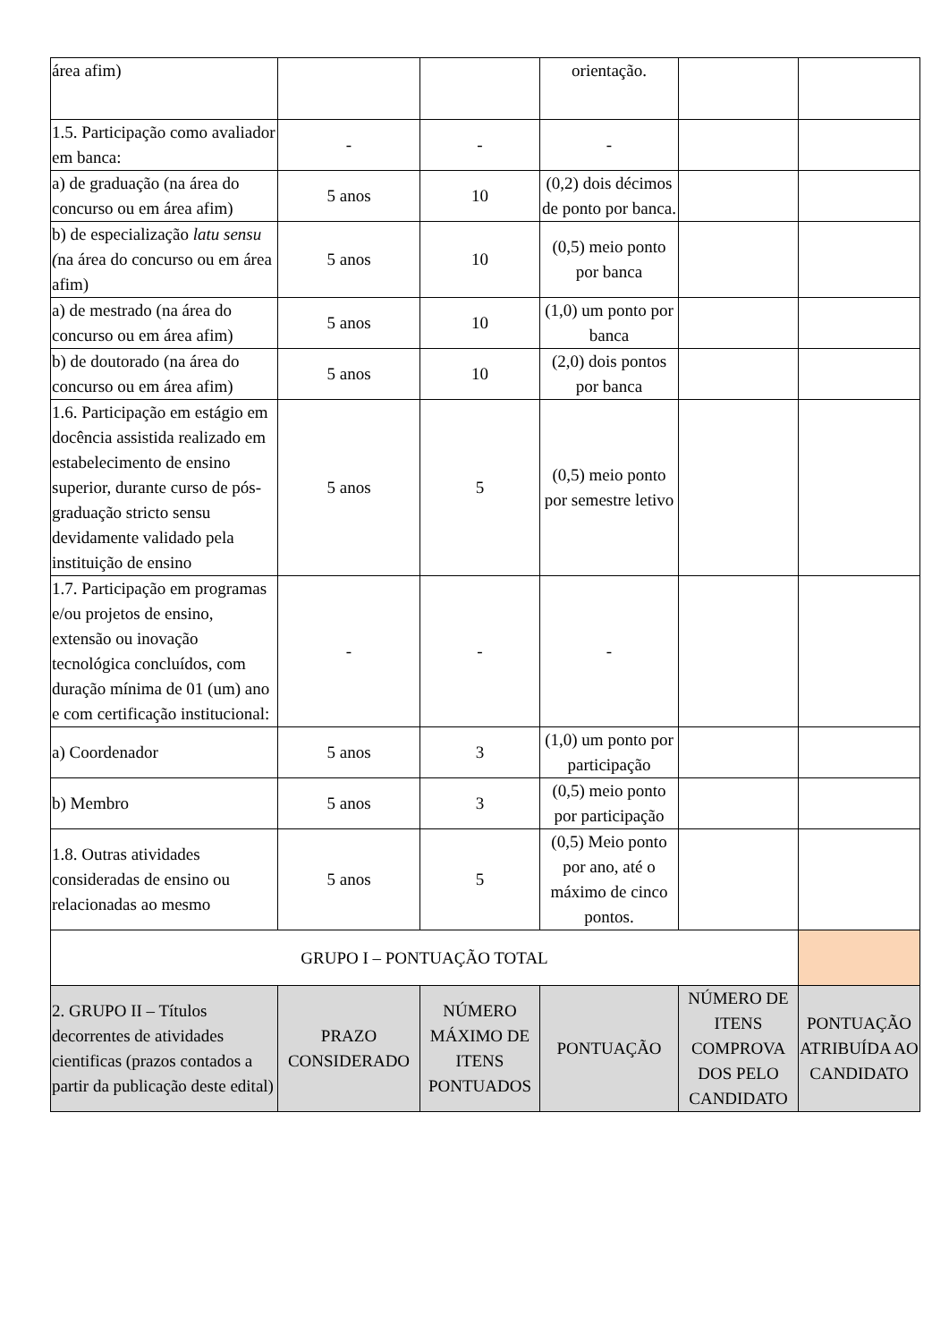| área afim) | | | orientação. | | |
| 1.5. Participação como avaliador em banca: | - | - | - | | |
| a) de graduação (na área do concurso ou em área afim) | 5 anos | 10 | (0,2) dois décimos de ponto por banca. | | |
| b) de especialização latu sensu ( na área do concurso ou em área afim) | 5 anos | 10 | (0,5) meio ponto por banca | | |
| a) de mestrado (na área do concurso ou em área afim) | 5 anos | 10 | (1,0) um ponto por banca | | |
| b) de doutorado (na área do concurso ou em área afim) | 5 anos | 10 | (2,0) dois pontos por banca | | |
| 1.6. Participação em estágio em docência assistida realizado em estabelecimento de ensino superior, durante curso de pós-graduação stricto sensu devidamente validado pela instituição de ensino | 5 anos | 5 | (0,5) meio ponto por semestre letivo | | |
| 1.7. Participação em programas e/ou projetos de ensino, extensão ou inovação tecnológica concluídos, com duração mínima de 01 (um) ano e com certificação institucional: | - | - | - | | |
| a) Coordenador | 5 anos | 3 | (1,0) um ponto por participação | | |
| b) Membro | 5 anos | 3 | (0,5) meio ponto por participação | | |
| 1.8. Outras atividades consideradas de ensino ou relacionadas ao mesmo | 5 anos | 5 | (0,5) Meio ponto por ano, até o máximo de cinco pontos. | | |
| GRUPO I – PONTUAÇÃO TOTAL | | | | | |
| 2. GRUPO II – Títulos decorrentes de atividades cientificas (prazos contados a partir da publicação deste edital) | PRAZO CONSIDERADO | NÚMERO MÁXIMO DE ITENS PONTUADOS | PONTUAÇÃO | NÚMERO DE ITENS COMPROVA DOS PELO CANDIDATO | PONTUAÇÃO ATRIBUÍDA AO CANDIDATO |